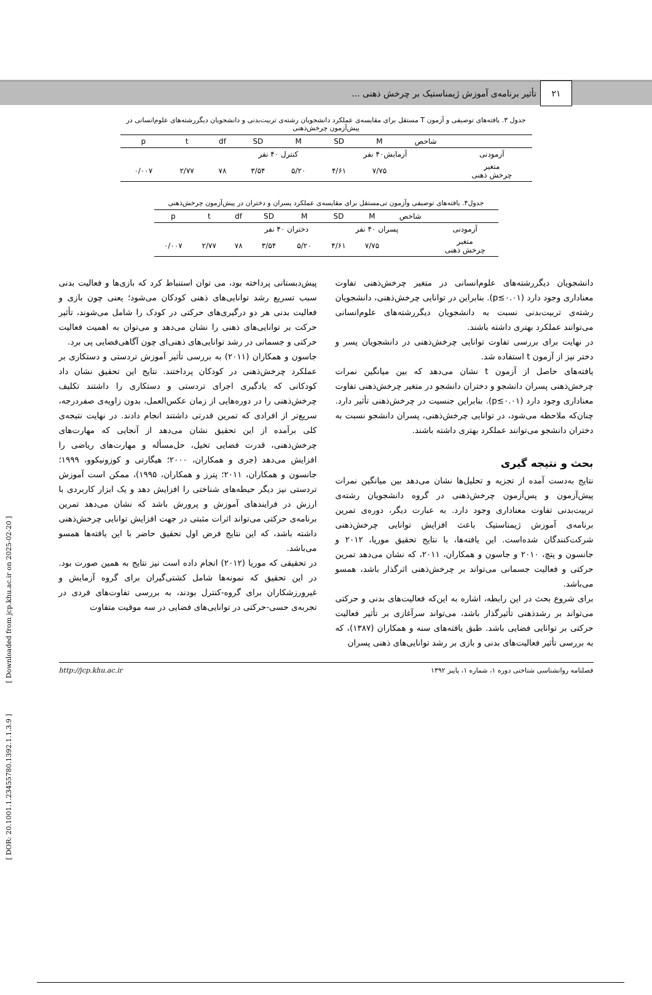۲۱
تأثیر برنامه‌ی آموزش ژیمناستیک بر چرخش ذهنی ...
جدول ۳. یافته‌های توصیفی و آزمون T مستقل برای مقایسه‌ی عملکرد دانشجویان رشته‌ی تربیت‌بدنی و دانشجویان دیگررشته‌های علوم‌انسانی در پیش‌آزمون چرخش‌ذهنی
| | شاخص | M | SD | M | SD | df | t | p |
| --- | --- | --- | --- | --- | --- | --- | --- | --- |
| آزمودنی | آزمایش۴۰ نفر | | | کنترل ۴۰ نفر | | | | |
| متغیر چرخش ذهنی | | ۷/۷۵ | ۴/۶۱ | ۵/۲۰ | ۳/۵۴ | ۷۸ | ۲/۷۷ | ۰/۰۰۷ |
جدول۴. یافته‌های توصیفی وآزمون تی‌مستقل برای مقایسه‌ی عملکرد پسران و دختران در پیش‌آزمون چرخش‌ذهنی
| | شاخص | M | SD | M | SD | df | t | p |
| --- | --- | --- | --- | --- | --- | --- | --- | --- |
| آزمودنی | پسران ۴۰ نفر | | | دختران ۴۰ نفر | | | | |
| متغیر چرخش ذهنی | | ۷/۷۵ | ۴/۶۱ | ۵/۲۰ | ۳/۵۴ | ۷۸ | ۲/۷۷ | ۰/۰۰۷ |
دانشجویان دیگررشته‌های علوم‌انسانی در متغیر چرخش‌ذهنی تفاوت معناداری وجود دارد (p≤۰.۰۱). بنابراین در توانایی چرخش‌ذهنی، دانشجویان رشته‌ی تربیت‌بدنی نسبت به دانشجویان دیگررشته‌های علوم‌انسانی می‌توانند عملکرد بهتری داشته باشند.
در نهایت برای بررسی تفاوت توانایی چرخش‌ذهنی در دانشجویان پسر و دختر نیز از آزمون t استفاده شد.
یافته‌های حاصل از آزمون t نشان می‌دهد که بین میانگین نمرات چرخش‌ذهنی پسران دانشجو و دختران دانشجو در متغیر چرخش‌ذهنی تفاوت معناداری وجود دارد (p≤۰.۰۱). بنابراین جنسیت در چرخش‌ذهنی تأثیر دارد. چنان‌که ملاحظه می‌شود، در توانایی چرخش‌ذهنی، پسران دانشجو نسبت به دختران دانشجو می‌توانند عملکرد بهتری داشته باشند.
بحث و نتیجه گیری
نتایج به‌دست آمده از تجزیه و تحلیل‌ها نشان می‌دهد بین میانگین نمرات پیش‌آزمون و پس‌آزمون چرخش‌ذهنی در گروه دانشجویان رشته‌ی تربیت‌بدنی تفاوت معناداری وجود دارد. به عبارت دیگر، دوره‌ی تمرین برنامه‌ی آموزش ژیمناستیک باعث افزایش توانایی چرخش‌ذهنی شرکت‌کنندگان شده‌است. این یافته‌ها، با نتایج تحقیق موریا، ۲۰۱۲ و جانسون و پتچ، ۲۰۱۰ و جاسون و همکاران، ۲۰۱۱، که نشان می‌دهد تمرین حرکتی و فعالیت جسمانی می‌تواند بر چرخش‌ذهنی اثرگذار باشد، همسو می‌باشد.
برای شروع بحث در این رابطه، اشاره به این‌که فعالیت‌های بدنی و حرکتی می‌تواند بر رشدذهنی تأثیرگذار باشد، می‌تواند سرآغازی بر تأثیر فعالیت حرکتی بر توانایی فضایی باشد. طبق یافته‌های سنه و همکاران (۱۳۸۷)، که به بررسی تأثیر فعالیت‌های بدنی و بازی بر رشد توانایی‌های ذهنی پسران
پیش‌دبستانی پرداخته بود، می توان استنباط کرد که بازی‌ها و فعالیت بدنی سبب تسریع رشد توانایی‌های ذهنی کودکان می‌شود؛ یعنی چون بازی و فعالیت بدنی هر دو درگیری‌های حرکتی در کودک را شامل می‌شوند، تأثیر حرکت بر توانایی‌های ذهنی را نشان می‌دهد و می‌توان به اهمیت فعالیت حرکتی و جسمانی در رشد توانایی‌های ذهنی‌ای چون آگاهی‌فضایی پی برد.
جاسون و همکاران (۲۰۱۱) به بررسی تأثیر آموزش تردستی و دستکاری بر عملکرد چرخش‌ذهنی در کودکان پرداختند. نتایج این تحقیق نشان داد کودکانی که یادگیری اجرای تردستی و دستکاری را داشتند تکلیف چرخش‌ذهنی را در دوره‌هایی از زمان عکس‌العمل، بدون زاویه‌ی صفردرجه، سریع‌تر از افرادی که تمرین قدرتی داشتند انجام دادند. در نهایت نتیجه‌ی کلی برآمده از این تحقیق نشان می‌دهد از آنجایی که مهارت‌های چرخش‌ذهنی، قدرت فضایی تخیل، حل‌مسأله و مهارت‌های ریاضی را افزایش می‌دهد (جری و همکاران، ۲۰۰۰؛ هیگارتی و کوزونیکوو، ۱۹۹۹؛ جانسون و همکاران، ۲۰۱۱؛ پترز و همکاران، ۱۹۹۵)، ممکن است آموزش تردستی نیز دیگر حیطه‌های شناختی را افزایش دهد و یک ابزار کاربردی با ارزش در فرایندهای آموزش و پرورش باشد که نشان می‌دهد تمرین برنامه‌ی حرکتی می‌تواند اثرات مثبتی در جهت افزایش توانایی چرخش‌ذهنی داشته باشد، که این نتایج فرض اول تحقیق حاضر با این یافته‌ها همسو می‌باشد.
در تحقیقی که موریا (۲۰۱۲) انجام داده است نیز نتایج به همین صورت بود. در این تحقیق که نمونه‌ها شامل کشتی‌گیران برای گروه آزمایش و غیرورزشکاران برای گروه-کنترل بودند، به بررسی تفاوت‌های فردی در تجربه‌ی حسی-حرکتی در توانایی‌های فضایی در سه موقیت متفاوت
فصلنامه روانشناسی شناختی دوره ۱، شماره ۱، پاییز ۱۳۹۲ http://jcp.khu.ac.ir
[ DOR: 20.1001.1.23455780.1392.1.1.3.9 ] [ Downloaded from jcp.khu.ac.ir on 2025-02-20 ]